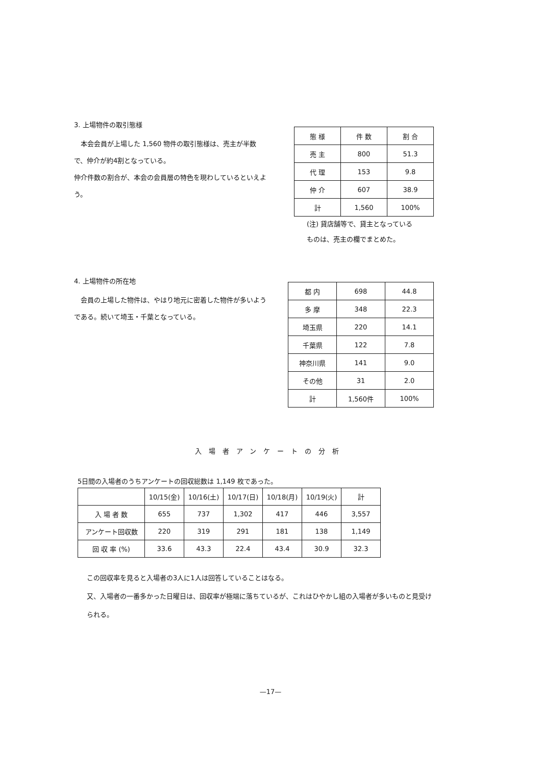3. 上場物件の取引態様
　本会会員が上場した 1,560 物件の取引態様は、売主が半数で、仲介が約4割となっている。
仲介件数の割合が、本会の会員層の特色を現わしているといえよう。
| 態 様 | 件 数 | 割 合 |
| 売 主 | 800 | 51.3 |
| 代 理 | 153 | 9.8 |
| 仲 介 | 607 | 38.9 |
| 計 | 1,560 | 100% |
(注) 貸店舗等で、貸主となっている
ものは、売主の欄でまとめた。
4. 上場物件の所在地
　会員の上場した物件は、やはり地元に密着した物件が多いようである。続いて埼玉・千葉となっている。
| 都 内 | 698 | 44.8 |
| 多 摩 | 348 | 22.3 |
| 埼玉県 | 220 | 14.1 |
| 千葉県 | 122 | 7.8 |
| 神奈川県 | 141 | 9.0 |
| その他 | 31 | 2.0 |
| 計 | 1,560件 | 100% |
入場者アンケートの分析
5日間の入場者のうちアンケートの回収総数は 1,149 枚であった。
| | 10/15(金) | 10/16(土) | 10/17(日) | 10/18(月) | 10/19(火) | 計 |
| 入 場 者 数 | 655 | 737 | 1,302 | 417 | 446 | 3,557 |
| アンケート回収数 | 220 | 319 | 291 | 181 | 138 | 1,149 |
| 回 収 率 (%) | 33.6 | 43.3 | 22.4 | 43.4 | 30.9 | 32.3 |
この回収率を見ると入場者の3人に1人は回答していることはなる。
又、入場者の一番多かった日曜日は、回収率が極端に落ちているが、これはひやかし組の入場者が多いものと見受けられる。
—17—